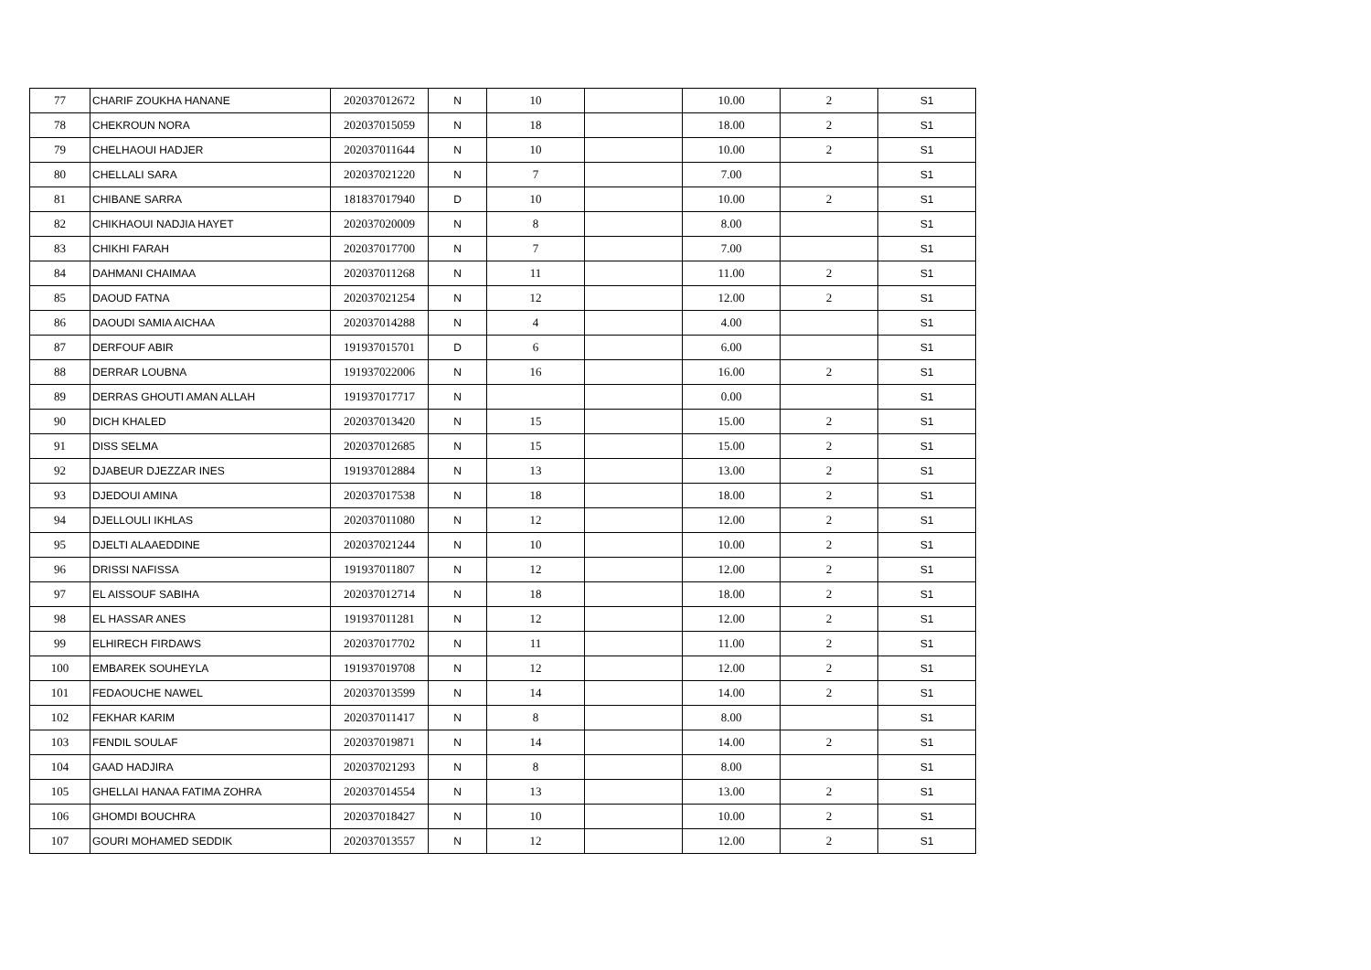| 77 | CHARIF ZOUKHA HANANE | 202037012672 | N | 10 | | 10.00 | 2 | S1 |
| 78 | CHEKROUN NORA | 202037015059 | N | 18 | | 18.00 | 2 | S1 |
| 79 | CHELHAOUI HADJER | 202037011644 | N | 10 | | 10.00 | 2 | S1 |
| 80 | CHELLALI SARA | 202037021220 | N | 7 | | 7.00 | | S1 |
| 81 | CHIBANE SARRA | 181837017940 | D | 10 | | 10.00 | 2 | S1 |
| 82 | CHIKHAOUI NADJIA HAYET | 202037020009 | N | 8 | | 8.00 | | S1 |
| 83 | CHIKHI FARAH | 202037017700 | N | 7 | | 7.00 | | S1 |
| 84 | DAHMANI CHAIMAA | 202037011268 | N | 11 | | 11.00 | 2 | S1 |
| 85 | DAOUD FATNA | 202037021254 | N | 12 | | 12.00 | 2 | S1 |
| 86 | DAOUDI SAMIA AICHAA | 202037014288 | N | 4 | | 4.00 | | S1 |
| 87 | DERFOUF ABIR | 191937015701 | D | 6 | | 6.00 | | S1 |
| 88 | DERRAR LOUBNA | 191937022006 | N | 16 | | 16.00 | 2 | S1 |
| 89 | DERRAS GHOUTI AMAN ALLAH | 191937017717 | N | | | 0.00 | | S1 |
| 90 | DICH KHALED | 202037013420 | N | 15 | | 15.00 | 2 | S1 |
| 91 | DISS SELMA | 202037012685 | N | 15 | | 15.00 | 2 | S1 |
| 92 | DJABEUR DJEZZAR INES | 191937012884 | N | 13 | | 13.00 | 2 | S1 |
| 93 | DJEDOUI AMINA | 202037017538 | N | 18 | | 18.00 | 2 | S1 |
| 94 | DJELLOULI IKHLAS | 202037011080 | N | 12 | | 12.00 | 2 | S1 |
| 95 | DJELTI ALAAEDDINE | 202037021244 | N | 10 | | 10.00 | 2 | S1 |
| 96 | DRISSI NAFISSA | 191937011807 | N | 12 | | 12.00 | 2 | S1 |
| 97 | EL AISSOUF SABIHA | 202037012714 | N | 18 | | 18.00 | 2 | S1 |
| 98 | EL HASSAR ANES | 191937011281 | N | 12 | | 12.00 | 2 | S1 |
| 99 | ELHIRECH FIRDAWS | 202037017702 | N | 11 | | 11.00 | 2 | S1 |
| 100 | EMBAREK SOUHEYLA | 191937019708 | N | 12 | | 12.00 | 2 | S1 |
| 101 | FEDAOUCHE NAWEL | 202037013599 | N | 14 | | 14.00 | 2 | S1 |
| 102 | FEKHAR KARIM | 202037011417 | N | 8 | | 8.00 | | S1 |
| 103 | FENDIL SOULAF | 202037019871 | N | 14 | | 14.00 | 2 | S1 |
| 104 | GAAD HADJIRA | 202037021293 | N | 8 | | 8.00 | | S1 |
| 105 | GHELLAI HANAA FATIMA ZOHRA | 202037014554 | N | 13 | | 13.00 | 2 | S1 |
| 106 | GHOMDI BOUCHRA | 202037018427 | N | 10 | | 10.00 | 2 | S1 |
| 107 | GOURI MOHAMED SEDDIK | 202037013557 | N | 12 | | 12.00 | 2 | S1 |